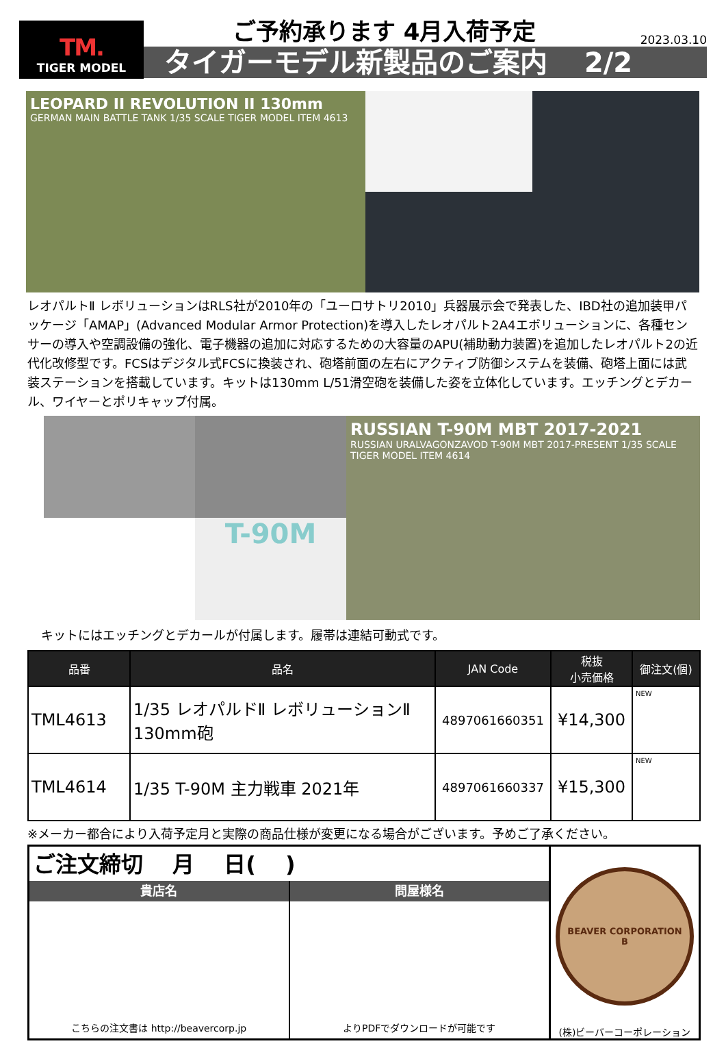TM.
TIGER MODEL
ご予約承ります 4月入荷予定
2023.03.10
タイガーモデル新製品のご案内　 2/2
LEOPARD II REVOLUTION II 130mm
GERMAN MAIN BATTLE TANK 1/35 SCALE TIGER MODEL ITEM 4613
レオパルトⅡ レボリューションはRLS社が2010年の「ユーロサトリ2010」兵器展示会で発表した、IBD社の追加装甲パッケージ「AMAP」(Advanced Modular Armor Protection)を導入したレオパルト2A4エボリューションに、各種センサーの導入や空調設備の強化、電子機器の追加に対応するための大容量のAPU(補助動力装置)を追加したレオパルト2の近代化改修型です。FCSはデジタル式FCSに換装され、砲塔前面の左右にアクティブ防御システムを装備、砲塔上面には武装ステーションを搭載しています。キットは130mm L/51滑空砲を装備した姿を立体化しています。エッチングとデカール、ワイヤーとポリキャップ付属。
T-90M
RUSSIAN T-90M MBT 2017-2021
RUSSIAN URALVAGONZAVOD T-90M MBT 2017-PRESENT 1/35 SCALE TIGER MODEL ITEM 4614
キットにはエッチングとデカールが付属します。履帯は連結可動式です。
| 品番 | 品名 | JAN Code | 税抜 小売価格 | 御注文(個) |
| --- | --- | --- | --- | --- |
| TML4613 | 1/35 レオパルドⅡ レボリューションⅡ 130mm砲 | 4897061660351 | ¥14,300 | NEW |
| TML4614 | 1/35 T-90M 主力戦車 2021年 | 4897061660337 | ¥15,300 | NEW |
※メーカー都合により入荷予定月と実際の商品仕様が変更になる場合がございます。予めご了承ください。
ご注文締切　 月　 日(　 )
貴店名
こちらの注文書は http://beavercorp.jp
問屋様名
よりPDFでダウンロードが可能です
BEAVER CORPORATION
B
(株)ビーバーコーポレーション